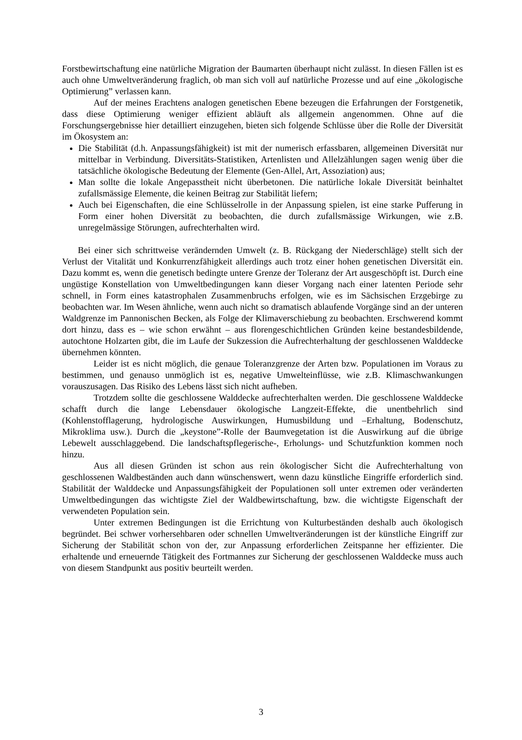Forstbewirtschaftung eine natürliche Migration der Baumarten überhaupt nicht zulässt. In diesen Fällen ist es auch ohne Umweltveränderung fraglich, ob man sich voll auf natürliche Prozesse und auf eine „ökologische Optimierung” verlassen kann.
Auf der meines Erachtens analogen genetischen Ebene bezeugen die Erfahrungen der Forstgenetik, dass diese Optimierung weniger effizient abläuft als allgemein angenommen. Ohne auf die Forschungsergebnisse hier detailliert einzugehen, bieten sich folgende Schlüsse über die Rolle der Diversität im Ökosystem an:
Die Stabilität (d.h. Anpassungsfähigkeit) ist mit der numerisch erfassbaren, allgemeinen Diversität nur mittelbar in Verbindung. Diversitäts-Statistiken, Artenlisten und Allelzählungen sagen wenig über die tatsächliche ökologische Bedeutung der Elemente (Gen-Allel, Art, Assoziation) aus;
Man sollte die lokale Angepasstheit nicht überbetonen. Die natürliche lokale Diversität beinhaltet zufallsmässige Elemente, die keinen Beitrag zur Stabilität liefern;
Auch bei Eigenschaften, die eine Schlüsselrolle in der Anpassung spielen, ist eine starke Pufferung in Form einer hohen Diversität zu beobachten, die durch zufallsmässige Wirkungen, wie z.B. unregelmässige Störungen, aufrechterhalten wird.
Bei einer sich schrittweise verändernden Umwelt (z. B. Rückgang der Niederschläge) stellt sich der Verlust der Vitalität und Konkurrenzfähigkeit allerdings auch trotz einer hohen genetischen Diversität ein. Dazu kommt es, wenn die genetisch bedingte untere Grenze der Toleranz der Art ausgeschöpft ist. Durch eine ungüstige Konstellation von Umweltbedingungen kann dieser Vorgang nach einer latenten Periode sehr schnell, in Form eines katastrophalen Zusammenbruchs erfolgen, wie es im Sächsischen Erzgebirge zu beobachten war. Im Wesen ähnliche, wenn auch nicht so dramatisch ablaufende Vorgänge sind an der unteren Waldgrenze im Pannonischen Becken, als Folge der Klimaverschiebung zu beobachten. Erschwerend kommt dort hinzu, dass es – wie schon erwähnt – aus florengeschichtlichen Gründen keine bestandesbildende, autochtone Holzarten gibt, die im Laufe der Sukzession die Aufrechterhaltung der geschlossenen Walddecke übernehmen könnten.
Leider ist es nicht möglich, die genaue Toleranzgrenze der Arten bzw. Populationen im Voraus zu bestimmen, und genauso unmöglich ist es, negative Umwelteinflüsse, wie z.B. Klimaschwankungen vorauszusagen. Das Risiko des Lebens lässt sich nicht aufheben.
Trotzdem sollte die geschlossene Walddecke aufrechterhalten werden. Die geschlossene Walddecke schafft durch die lange Lebensdauer ökologische Langzeit-Effekte, die unentbehrlich sind (Kohlenstofflagerung, hydrologische Auswirkungen, Humusbildung und –Erhaltung, Bodenschutz, Mikroklima usw.). Durch die „keystone”-Rolle der Baumvegetation ist die Auswirkung auf die übrige Lebewelt ausschlaggebend. Die landschaftspflegerische-, Erholungs- und Schutzfunktion kommen noch hinzu.
Aus all diesen Gründen ist schon aus rein ökologischer Sicht die Aufrechterhaltung von geschlossenen Waldbeständen auch dann wünschenswert, wenn dazu künstliche Eingriffe erforderlich sind. Stabilität der Walddecke und Anpassungsfähigkeit der Populationen soll unter extremen oder veränderten Umweltbedingungen das wichtigste Ziel der Waldbewirtschaftung, bzw. die wichtigste Eigenschaft der verwendeten Population sein.
Unter extremen Bedingungen ist die Errichtung von Kulturbeständen deshalb auch ökologisch begründet. Bei schwer vorhersehbaren oder schnellen Umweltveränderungen ist der künstliche Eingriff zur Sicherung der Stabilität schon von der, zur Anpassung erforderlichen Zeitspanne her effizienter. Die erhaltende und erneuernde Tätigkeit des Fortmannes zur Sicherung der geschlossenen Walddecke muss auch von diesem Standpunkt aus positiv beurteilt werden.
3